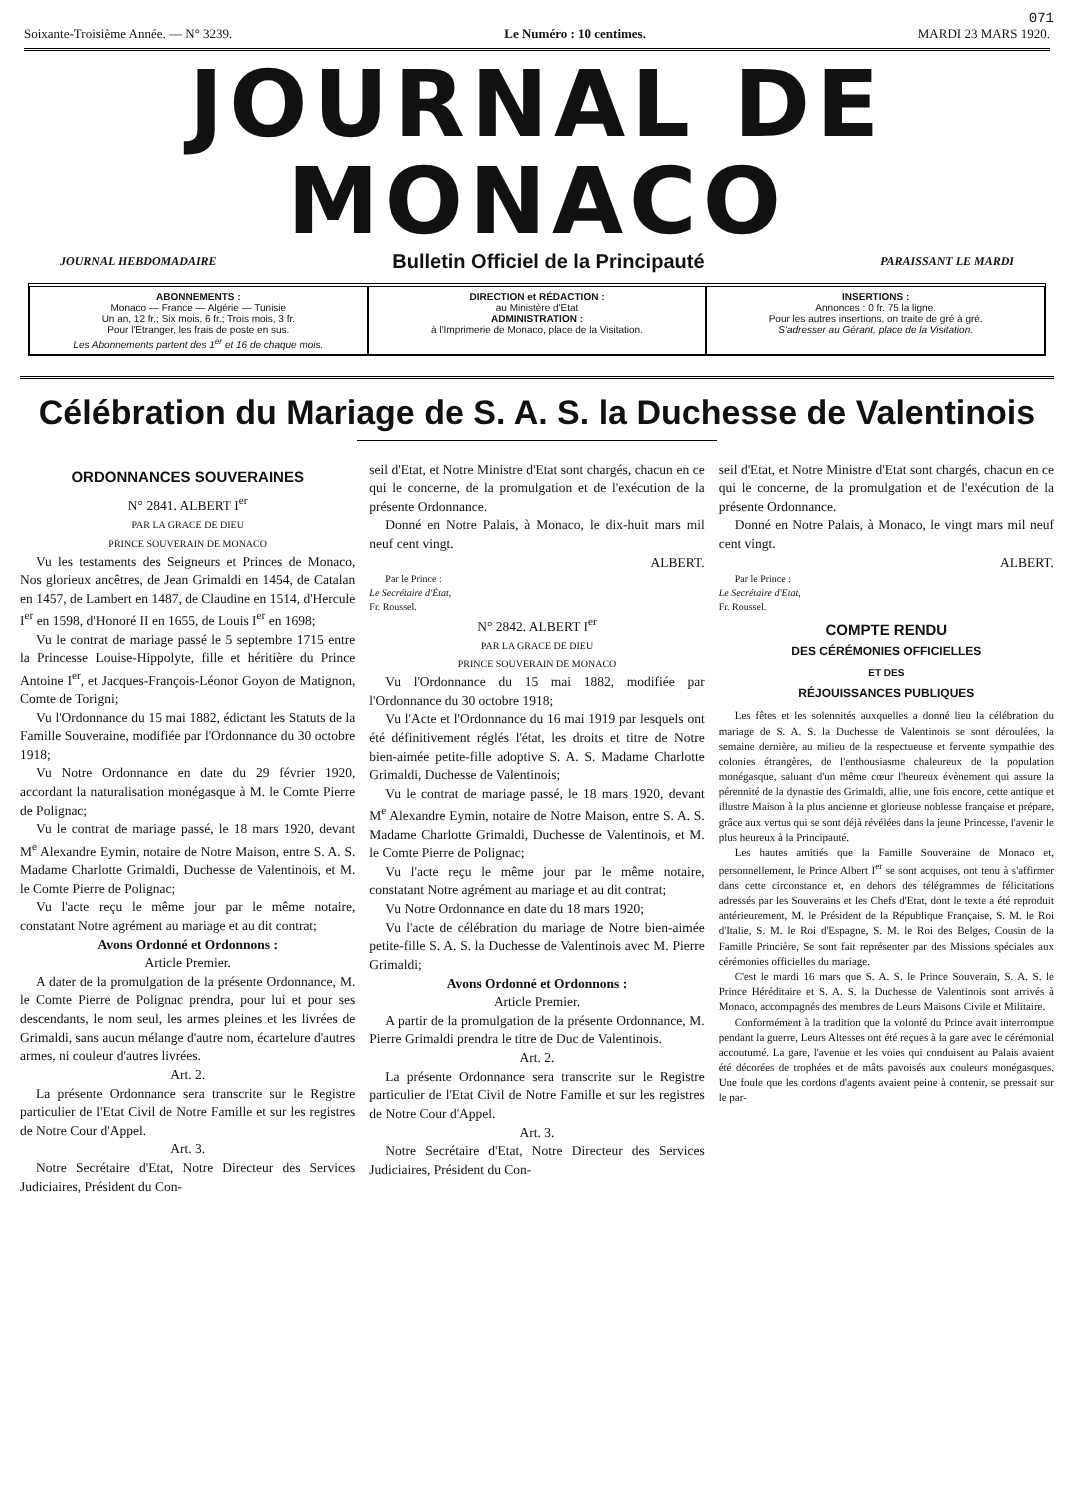071
Soixante-Troisième Année. — N° 3239. Le Numéro : 10 centimes. MARDI 23 MARS 1920.
JOURNAL DE MONACO
JOURNAL HEBDOMADAIRE Bulletin Officiel de la Principauté PARAISSANT LE MARDI
ABONNEMENTS :
Monaco — France — Algérie — Tunisie
Un an, 12 fr.; Six mois, 6 fr.; Trois mois, 3 fr.
Pour l'Etranger, les frais de poste en sus.
Les Abonnements partent des 1<sup>er</sup> et 16 de chaque mois.
DIRECTION et RÉDACTION :
au Ministère d'Etat
ADMINISTRATION :
à l'Imprimerie de Monaco, place de la Visitation.
INSERTIONS :
Annonces : 0 fr. 75 la ligne.
Pour les autres insertions, on traite de gré à gré.
S'adresser au Gérant, place de la Visitation.
Célébration du Mariage de S. A. S. la Duchesse de Valentinois
ORDONNANCES SOUVERAINES
N° 2841. ALBERT I<sup>er</sup>
PAR LA GRACE DE DIEU
PRINCE SOUVERAIN DE MONACO
Vu les testaments des Seigneurs et Princes de Monaco, Nos glorieux ancêtres, de Jean Grimaldi en 1454, de Catalan en 1457, de Lambert en 1487, de Claudine en 1514, d'Hercule I<sup>er</sup> en 1598, d'Honoré II en 1655, de Louis I<sup>er</sup> en 1698;
Vu le contrat de mariage passé le 5 septembre 1715 entre la Princesse Louise-Hippolyte, fille et héritière du Prince Antoine I<sup>er</sup>, et Jacques-François-Léonor Goyon de Matignon, Comte de Torigni;
Vu l'Ordonnance du 15 mai 1882, édictant les Statuts de la Famille Souveraine, modifiée par l'Ordonnance du 30 octobre 1918;
Vu Notre Ordonnance en date du 29 février 1920, accordant la naturalisation monégasque à M. le Comte Pierre de Polignac;
Vu le contrat de mariage passé, le 18 mars 1920, devant M<sup>e</sup> Alexandre Eymin, notaire de Notre Maison, entre S. A. S. Madame Charlotte Grimaldi, Duchesse de Valentinois, et M. le Comte Pierre de Polignac;
Vu l'acte reçu le même jour par le même notaire, constatant Notre agrément au mariage et au dit contrat;
Avons Ordonné et Ordonnons :
Article Premier.
A dater de la promulgation de la présente Ordonnance, M. le Comte Pierre de Polignac prendra, pour lui et pour ses descendants, le nom seul, les armes pleines et les livrées de Grimaldi, sans aucun mélange d'autre nom, écartelure d'autres armes, ni couleur d'autres livrées.
Art. 2.
La présente Ordonnance sera transcrite sur le Registre particulier de l'Etat Civil de Notre Famille et sur les registres de Notre Cour d'Appel.
Art. 3.
Notre Secrétaire d'Etat, Notre Directeur des Services Judiciaires, Président du Con-
seil d'Etat, et Notre Ministre d'Etat sont chargés, chacun en ce qui le concerne, de la promulgation et de l'exécution de la présente Ordonnance.
Donné en Notre Palais, à Monaco, le dix-huit mars mil neuf cent vingt.
ALBERT.
Par le Prince :
Le Secrétaire d'État,
Fr. Roussel.
N° 2842. ALBERT I<sup>er</sup>
PAR LA GRACE DE DIEU
PRINCE SOUVERAIN DE MONACO
Vu l'Ordonnance du 15 mai 1882, modifiée par l'Ordonnance du 30 octobre 1918;
Vu l'Acte et l'Ordonnance du 16 mai 1919 par lesquels ont été définitivement réglés l'état, les droits et titre de Notre bien-aimée petite-fille adoptive S. A. S. Madame Charlotte Grimaldi, Duchesse de Valentinois;
Vu le contrat de mariage passé, le 18 mars 1920, devant M<sup>e</sup> Alexandre Eymin, notaire de Notre Maison, entre S. A. S. Madame Charlotte Grimaldi, Duchesse de Valentinois, et M. le Comte Pierre de Polignac;
Vu l'acte reçu le même jour par le même notaire, constatant Notre agrément au mariage et au dit contrat;
Vu Notre Ordonnance en date du 18 mars 1920;
Vu l'acte de célébration du mariage de Notre bien-aimée petite-fille S. A. S. la Duchesse de Valentinois avec M. Pierre Grimaldi;
Avons Ordonné et Ordonnons :
Article Premier.
A partir de la promulgation de la présente Ordonnance, M. Pierre Grimaldi prendra le titre de Duc de Valentinois.
Art. 2.
La présente Ordonnance sera transcrite sur le Registre particulier de l'Etat Civil de Notre Famille et sur les registres de Notre Cour d'Appel.
Art. 3.
Notre Secrétaire d'Etat, Notre Directeur des Services Judiciaires, Président du Con-
seil d'Etat, et Notre Ministre d'Etat sont chargés, chacun en ce qui le concerne, de la promulgation et de l'exécution de la présente Ordonnance.
Donné en Notre Palais, à Monaco, le vingt mars mil neuf cent vingt.
ALBERT.
Par le Prince :
Le Secrétaire d'Etat,
Fr. Roussel.
COMPTE RENDU
DES CÉRÉMONIES OFFICIELLES
ET DES
RÉJOUISSANCES PUBLIQUES
Les fêtes et les solennités auxquelles a donné lieu la célébration du mariage de S. A. S. la Duchesse de Valentinois se sont déroulées, la semaine dernière, au milieu de la respectueuse et fervente sympathie des colonies étrangères, de l'enthousiasme chaleureux de la population monégasque, saluant d'un même cœur l'heureux évènement qui assure la pérennité de la dynastie des Grimaldi, allie, une fois encore, cette antique et illustre Maison à la plus ancienne et glorieuse noblesse française et prépare, grâce aux vertus qui se sont déjà révélées dans la jeune Princesse, l'avenir le plus heureux à la Principauté.
Les hautes amitiés que la Famille Souveraine de Monaco et, personnellement, le Prince Albert I<sup>er</sup> se sont acquises, ont tenu à s'affirmer dans cette circonstance et, en dehors des télégrammes de félicitations adressés par les Souverains et les Chefs d'Etat, dont le texte a été reproduit antérieurement, M. le Président de la République Française, S. M. le Roi d'Italie, S. M. le Roi d'Espagne, S. M. le Roi des Belges, Cousin de la Famille Princière, Se sont fait représenter par des Missions spéciales aux cérémonies officielles du mariage.
C'est le mardi 16 mars que S. A. S. le Prince Souverain, S. A. S. le Prince Héréditaire et S. A. S. la Duchesse de Valentinois sont arrivés à Monaco, accompagnés des membres de Leurs Maisons Civile et Militaire.
Conformément à la tradition que la volonté du Prince avait interrompue pendant la guerre, Leurs Altesses ont été reçues à la gare avec le cérémonial accoutumé. La gare, l'avenue et les voies qui conduisent au Palais avaient été décorées de trophées et de mâts pavoisés aux couleurs monégasques. Une foule que les cordons d'agents avaient peine à contenir, se pressait sur le par-